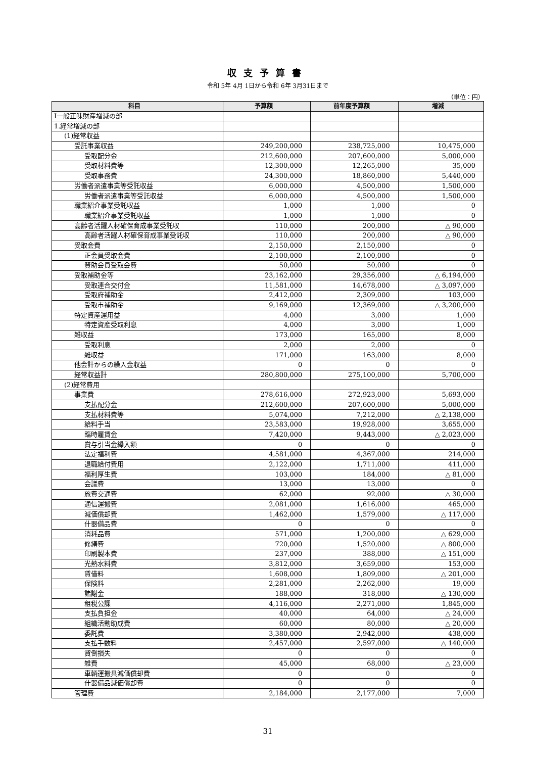収支予算書
令和 5年 4月 1日から令和 6年 3月31日まで
（単位：円）
| 科目 | 予算額 | 前年度予算額 | 増減 |
| --- | --- | --- | --- |
| Ⅰ一般正味財産増減の部 | | | |
| 1.経常増減の部 | | | |
| (1)経常収益 | | | |
| 受託事業収益 | 249,200,000 | 238,725,000 | 10,475,000 |
| 受取配分金 | 212,600,000 | 207,600,000 | 5,000,000 |
| 受取材料費等 | 12,300,000 | 12,265,000 | 35,000 |
| 受取事務費 | 24,300,000 | 18,860,000 | 5,440,000 |
| 労働者派遣事業等受託収益 | 6,000,000 | 4,500,000 | 1,500,000 |
| 労働者派遣事業等受託収益 | 6,000,000 | 4,500,000 | 1,500,000 |
| 職業紹介事業受託収益 | 1,000 | 1,000 | 0 |
| 職業紹介事業受託収益 | 1,000 | 1,000 | 0 |
| 高齢者活躍人材確保育成事業受託収 | 110,000 | 200,000 | △ 90,000 |
| 高齢者活躍人材確保育成事業受託収 | 110,000 | 200,000 | △ 90,000 |
| 受取会費 | 2,150,000 | 2,150,000 | 0 |
| 正会員受取会費 | 2,100,000 | 2,100,000 | 0 |
| 賛助会員受取会費 | 50,000 | 50,000 | 0 |
| 受取補助金等 | 23,162,000 | 29,356,000 | △ 6,194,000 |
| 受取連合交付金 | 11,581,000 | 14,678,000 | △ 3,097,000 |
| 受取府補助金 | 2,412,000 | 2,309,000 | 103,000 |
| 受取市補助金 | 9,169,000 | 12,369,000 | △ 3,200,000 |
| 特定資産運用益 | 4,000 | 3,000 | 1,000 |
| 特定資産受取利息 | 4,000 | 3,000 | 1,000 |
| 雑収益 | 173,000 | 165,000 | 8,000 |
| 受取利息 | 2,000 | 2,000 | 0 |
| 雑収益 | 171,000 | 163,000 | 8,000 |
| 他会計からの繰入金収益 | 0 | 0 | 0 |
| 経常収益計 | 280,800,000 | 275,100,000 | 5,700,000 |
| (2)経常費用 | | | |
| 事業費 | 278,616,000 | 272,923,000 | 5,693,000 |
| 支払配分金 | 212,600,000 | 207,600,000 | 5,000,000 |
| 支払材料費等 | 5,074,000 | 7,212,000 | △ 2,138,000 |
| 給料手当 | 23,583,000 | 19,928,000 | 3,655,000 |
| 臨時雇賃金 | 7,420,000 | 9,443,000 | △ 2,023,000 |
| 賞与引当金繰入額 | 0 | 0 | 0 |
| 法定福利費 | 4,581,000 | 4,367,000 | 214,000 |
| 退職給付費用 | 2,122,000 | 1,711,000 | 411,000 |
| 福利厚生費 | 103,000 | 184,000 | △ 81,000 |
| 会議費 | 13,000 | 13,000 | 0 |
| 旅費交通費 | 62,000 | 92,000 | △ 30,000 |
| 通信運搬費 | 2,081,000 | 1,616,000 | 465,000 |
| 減価償却費 | 1,462,000 | 1,579,000 | △ 117,000 |
| 什器備品費 | 0 | 0 | 0 |
| 消耗品費 | 571,000 | 1,200,000 | △ 629,000 |
| 修繕費 | 720,000 | 1,520,000 | △ 800,000 |
| 印刷製本費 | 237,000 | 388,000 | △ 151,000 |
| 光熱水料費 | 3,812,000 | 3,659,000 | 153,000 |
| 賃借料 | 1,608,000 | 1,809,000 | △ 201,000 |
| 保険料 | 2,281,000 | 2,262,000 | 19,000 |
| 諸謝金 | 188,000 | 318,000 | △ 130,000 |
| 租税公課 | 4,116,000 | 2,271,000 | 1,845,000 |
| 支払負担金 | 40,000 | 64,000 | △ 24,000 |
| 組織活動助成費 | 60,000 | 80,000 | △ 20,000 |
| 委託費 | 3,380,000 | 2,942,000 | 438,000 |
| 支払手数料 | 2,457,000 | 2,597,000 | △ 140,000 |
| 貸倒損失 | 0 | 0 | 0 |
| 雑費 | 45,000 | 68,000 | △ 23,000 |
| 車輌運搬具減価償却費 | 0 | 0 | 0 |
| 什器備品減価償却費 | 0 | 0 | 0 |
| 管理費 | 2,184,000 | 2,177,000 | 7,000 |
31